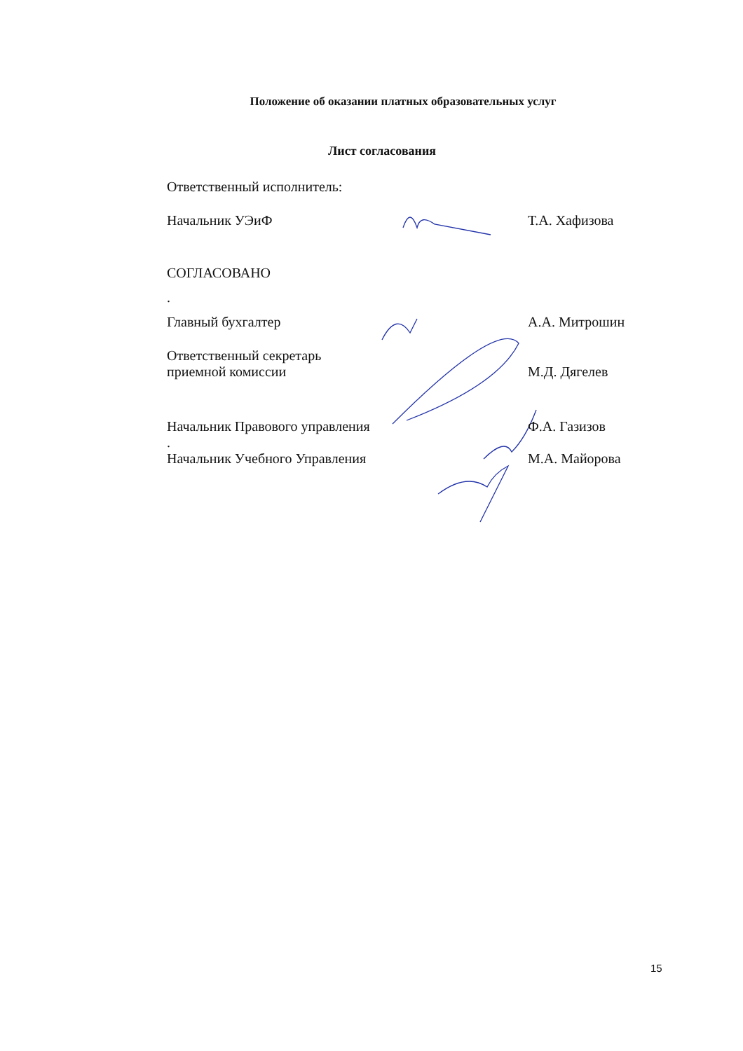Положение об оказании платных образовательных услуг
Лист согласования
Ответственный исполнитель:
Начальник УЭиФ Т.А. Хафизова
СОГЛАСОВАНО
.
Главный бухгалтер А.А. Митрошин
Ответственный секретарь
приемной комиссии М.Д. Дягелев
Начальник Правового управления Ф.А. Газизов
.
Начальник Учебного Управления М.А. Майорова
15